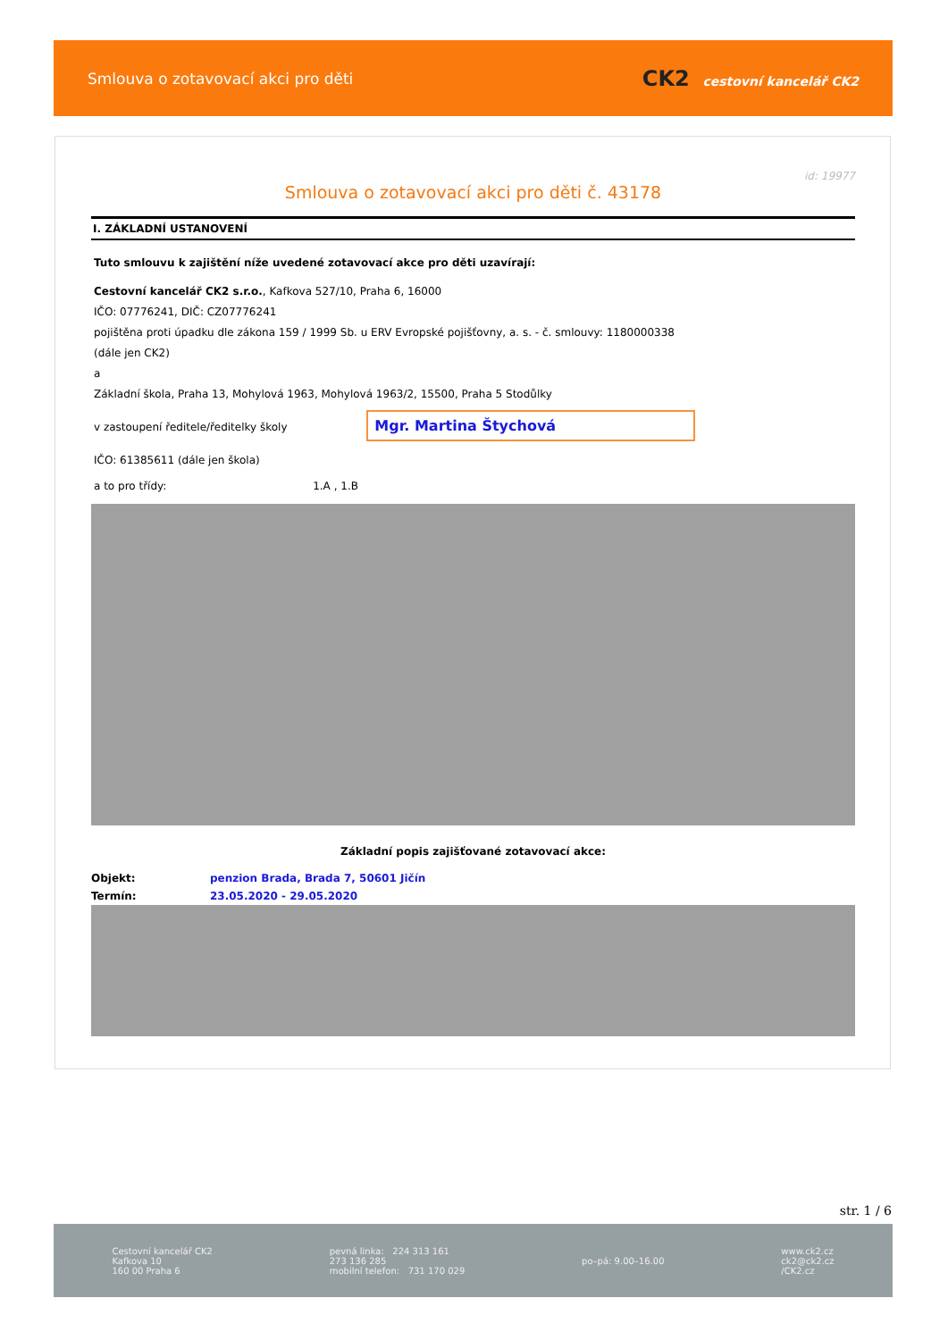Smlouva o zotavovací akci pro děti CK2 cestovní kancelář CK2
id: 19977
Smlouva o zotavovací akci pro děti č. 43178
I. ZÁKLADNÍ USTANOVENÍ
Tuto smlouvu k zajištění níže uvedené zotavovací akce pro děti uzavírají:
Cestovní kancelář CK2 s.r.o., Kafkova 527/10, Praha 6, 16000
IČO: 07776241, DIČ: CZ07776241
pojištěna proti úpadku dle zákona 159 / 1999 Sb. u ERV Evropské pojišťovny, a. s. - č. smlouvy: 1180000338
(dále jen CK2)
a
Základní škola, Praha 13, Mohylová 1963, Mohylová 1963/2, 15500, Praha 5 Stodůlky
v zastoupení ředitele/ředitelky školy Mgr. Martina Štychová
IČO: 61385611 (dále jen škola)
a to pro třídy: 1.A , 1.B
Základní popis zajišťované zotavovací akce:
Objekt: penzion Brada, Brada 7, 50601 Jičín
Termín: 23.05.2020 - 29.05.2020
str. 1 / 6
Cestovní kancelář CK2
Kafkova 10
160 00 Praha 6
pevná linka: 224 313 161
273 136 285
mobilní telefon: 731 170 029
po–pá: 9.00–16.00
www.ck2.cz
ck2@ck2.cz
/CK2.cz